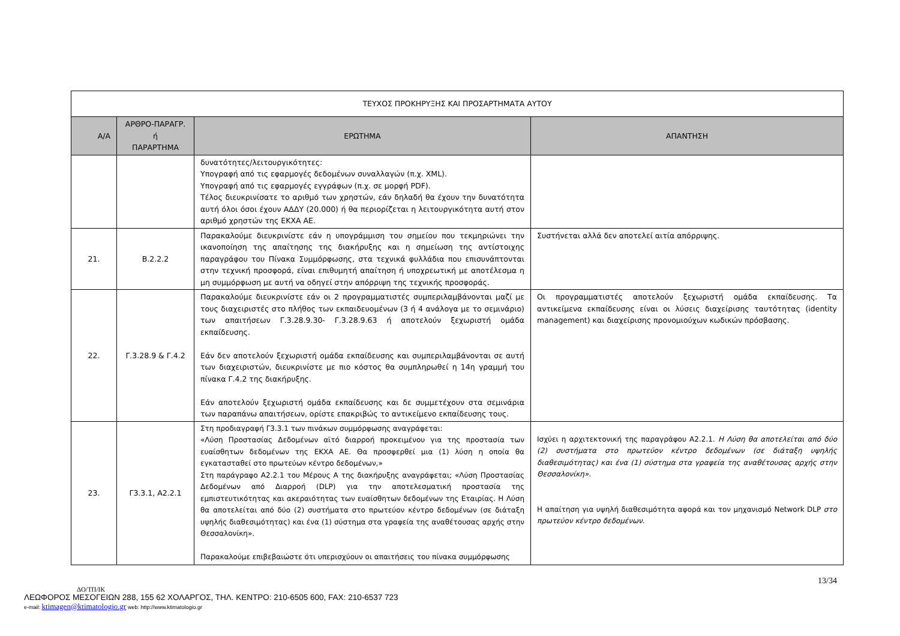| ΤΕΥΧΟΣ ΠΡΟΚΗΡΥΞΗΣ ΚΑΙ ΠΡΟΣΑΡΤΗΜΑΤΑ ΑΥΤΟΥ | | | |
| Α/Α | ΑΡΘΡΟ-ΠΑΡΑΓΡ. ή ΠΑΡΑΡΤΗΜΑ | ΕΡΩΤΗΜΑ | ΑΠΑΝΤΗΣΗ |
| | | δυνατότητες/λειτουργικότητες: Υπογραφή από τις εφαρμογές δεδομένων συναλλαγών (π.χ. XML). Υπογραφή από τις εφαρμογές εγγράφων (π.χ. σε μορφή PDF). Τέλος διευκρινίσατε το αριθμό των χρηστών, εάν δηλαδή θα έχουν την δυνατότητα αυτή όλοι όσοι έχουν ΑΔΔΥ (20.000) ή θα περιορίζεται η λειτουργικότητα αυτή στον αριθμό χρηστών της ΕΚΧΑ ΑΕ. | |
| 21. | Β.2.2.2 | Παρακαλούμε διευκρινίστε εάν η υπογράμμιση του σημείου που τεκμηριώνει την ικανοποίηση της απαίτησης της διακήρυξης και η σημείωση της αντίστοιχης παραγράφου του Πίνακα Συμμόρφωσης, στα τεχνικά φυλλάδια που επισυνάπτονται στην τεχνική προσφορά, είναι επιθυμητή απαίτηση ή υποχρεωτική με αποτέλεσμα η μη συμμόρφωση με αυτή να οδηγεί στην απόρριψη της τεχνικής προσφοράς. | Συστήνεται αλλά δεν αποτελεί αιτία απόρριψης. |
| 22. | Γ.3.28.9 & Γ.4.2 | Παρακαλούμε διευκρινίστε εάν οι 2 προγραμματιστές συμπεριλαμβάνονται μαζί με τους διαχειριστές στο πλήθος των εκπαιδευομένων (3 ή 4 ανάλογα με το σεμινάριο) των απαιτήσεων Γ.3.28.9.30- Γ.3.28.9.63 ή αποτελούν ξεχωριστή ομάδα εκπαίδευσης. Εάν δεν αποτελούν ξεχωριστή ομάδα εκπαίδευσης και συμπεριλαμβάνονται σε αυτή των διαχειριστών, διευκρινίστε με πιο κόστος θα συμπληρωθεί η 14η γραμμή του πίνακα Γ.4.2 της διακήρυξης. Εάν αποτελούν ξεχωριστή ομάδα εκπαίδευσης και δε συμμετέχουν στα σεμινάρια των παραπάνω απαιτήσεων, ορίστε επακριβώς το αντικείμενο εκπαίδευσης τους. | Οι προγραμματιστές αποτελούν ξεχωριστή ομάδα εκπαίδευσης. Τα αντικείμενα εκπαίδευσης είναι οι λύσεις διαχείρισης ταυτότητας (identity management) και διαχείρισης προνομιούχων κωδικών πρόσβασης. |
| 23. | Γ3.3.1, Α2.2.1 | Στη προδιαγραφή Γ3.3.1 των πινάκων συμμόρφωσης αναγράφεται: «Λύση Προστασίας Δεδομένων αϊτό διαρροή προκειμένου για της προστασία των ευαίσθητων δεδομένων της ΕΚΧΑ ΑΕ. Θα προσφερθεί μια (1) λύση η οποία θα εγκατασταθεί στο πρωτεύων κέντρο δεδομένων,» Στη παράγραφο Α2.2.1 του Μέρους Α της διακήρυξης αναγράφεται; «Λύση Προστασίας Δεδομένων από Διαρροή (DLP) για την αποτελεσματική προστασία της εμπιστευτικότητας και ακεραιότητας των ευαίσθητων δεδομένων της Εταιρίας. Η Λύση θα αποτελείται από δύο (2) συστήματα στο πρωτεύον κέντρο δεδομένων (σε διάταξη υψηλής διαθεσιμότητας) και ένα (1) σύστημα στα γραφεία της αναθέτουσας αρχής στην Θεσσαλονίκη». Παρακαλούμε επιβεβαιώστε ότι υπερισχύουν οι απαιτήσεις του πίνακα συμμόρφωσης | Ισχύει η αρχιτεκτονική της παραγράφου Α2.2.1. Η Λύση θα αποτελείται από δύο (2) συστήματα στο πρωτεύον κέντρο δεδομένων (σε διάταξη υψηλής διαθεσιμότητας) και ένα (1) σύστημα στα γραφεία της αναθέτουσας αρχής στην Θεσσαλονίκη». Η απαίτηση για υψηλή διαθεσιμότητα αφορά και τον μηχανισμό Network DLP στο πρωτεύον κέντρο δεδομένων. |
13/34
ΔΟ/ΤΠ/ΙΚ
ΛΕΩΦΟΡΟΣ ΜΕΣΟΓΕΙΩΝ 288, 155 62 ΧΟΛΑΡΓΟΣ, ΤΗΛ. ΚΕΝΤΡΟ: 210-6505 600, FAX: 210-6537 723
e-mail: ktimagen@ktimatologio.gr web: http://www.ktimatologio.gr